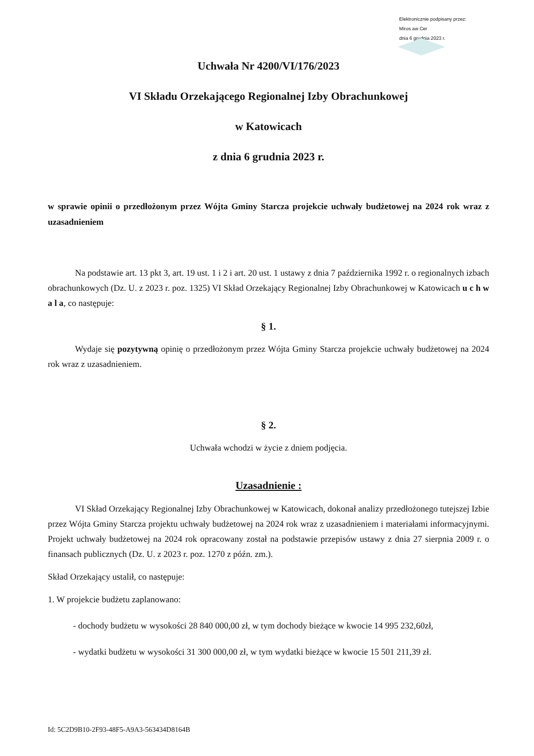Elektronicznie podpisany przez:
Miros aw Cer
dnia 6 grudnia 2023 r.
Uchwała Nr 4200/VI/176/2023
VI Składu Orzekającego Regionalnej Izby Obrachunkowej
w Katowicach
z dnia 6 grudnia 2023 r.
w sprawie opinii o przedłożonym przez Wójta Gminy Starcza projekcie uchwały budżetowej na 2024 rok wraz z uzasadnieniem
Na podstawie art. 13 pkt 3, art. 19 ust. 1 i 2 i art. 20 ust. 1 ustawy z dnia 7 października 1992 r. o regionalnych izbach obrachunkowych (Dz. U. z 2023 r. poz. 1325) VI Skład Orzekający Regionalnej Izby Obrachunkowej w Katowicach u c h w a l a, co następuje:
§ 1.
Wydaje się pozytywną opinię o przedłożonym przez Wójta Gminy Starcza projekcie uchwały budżetowej na 2024 rok wraz z uzasadnieniem.
§ 2.
Uchwała wchodzi w życie z dniem podjęcia.
Uzasadnienie :
VI Skład Orzekający Regionalnej Izby Obrachunkowej w Katowicach, dokonał analizy przedłożonego tutejszej Izbie przez Wójta Gminy Starcza projektu uchwały budżetowej na 2024 rok wraz z uzasadnieniem i materiałami informacyjnymi. Projekt uchwały budżetowej na 2024 rok opracowany został na podstawie przepisów ustawy z dnia 27 sierpnia 2009 r. o finansach publicznych (Dz. U. z 2023 r. poz. 1270 z późn. zm.).
Skład Orzekający ustalił, co następuje:
1. W projekcie budżetu zaplanowano:
- dochody budżetu w wysokości 28 840 000,00 zł, w tym dochody bieżące w kwocie 14 995 232,60zł,
- wydatki budżetu w wysokości 31 300 000,00 zł, w tym wydatki bieżące w kwocie 15 501 211,39 zł.
Id: 5C2D9B10-2F93-48F5-A9A3-563434D8164B